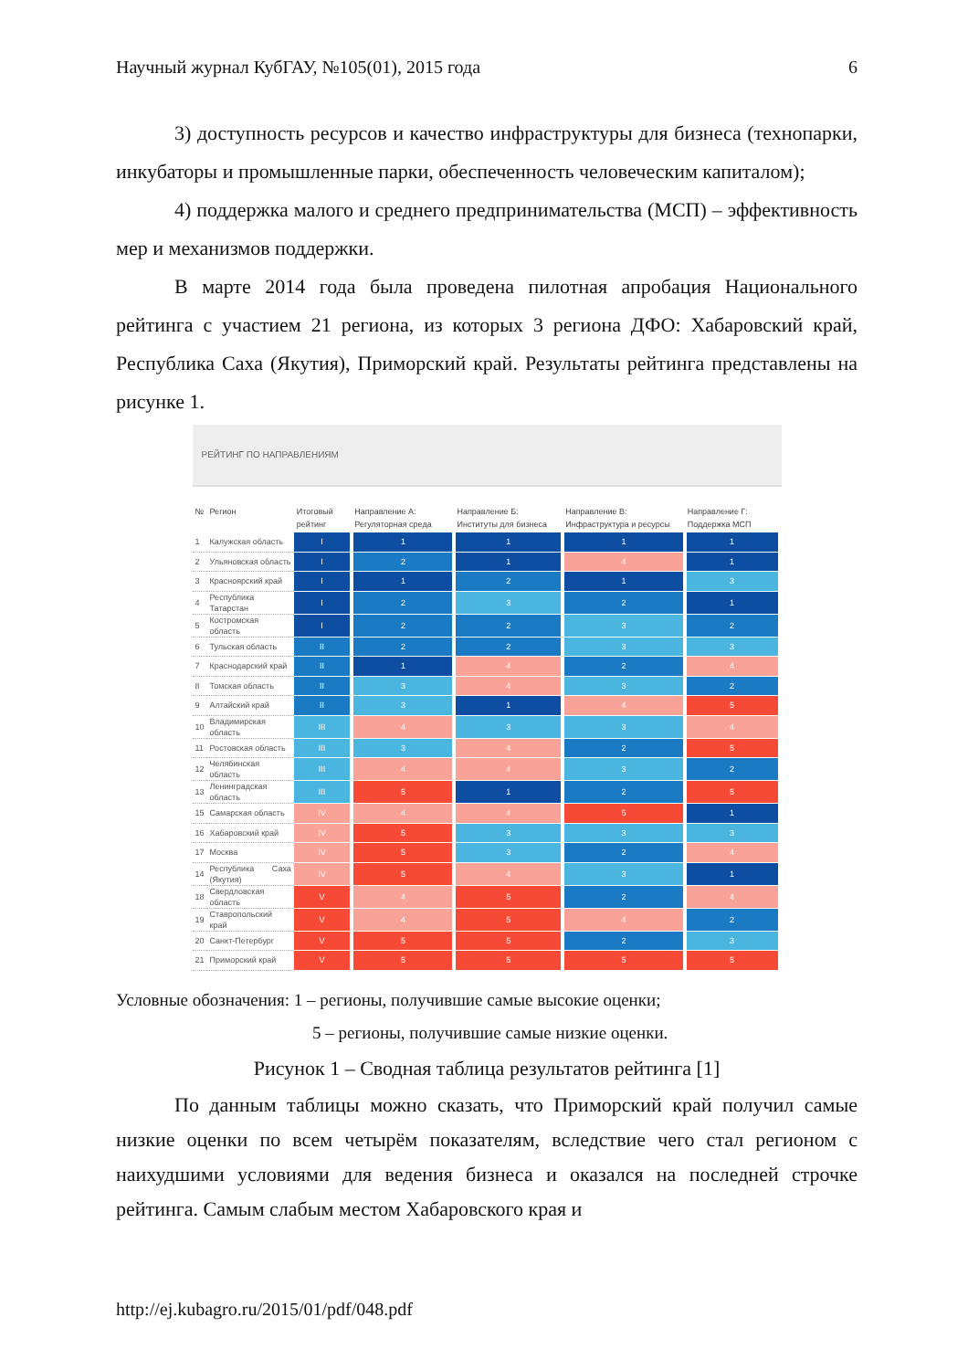Научный журнал КубГАУ, №105(01), 2015 года 6
3) доступность ресурсов и качество инфраструктуры для бизнеса (технопарки, инкубаторы и промышленные парки, обеспеченность человеческим капиталом);
4) поддержка малого и среднего предпринимательства (МСП) – эффективность мер и механизмов поддержки.
В марте 2014 года была проведена пилотная апробация Национального рейтинга с участием 21 региона, из которых 3 региона ДФО: Хабаровский край, Республика Саха (Якутия), Приморский край. Результаты рейтинга представлены на рисунке 1.
РЕЙТИНГ ПО НАПРАВЛЕНИЯМ
| № | Регион | Итоговый рейтинг | Направление А: Регуляторная среда | Направление Б: Институты для бизнеса | Направление В: Инфраструктура и ресурсы | Направление Г: Поддержка МСП |
| --- | --- | --- | --- | --- | --- | --- |
| 1 | Калужская область | I | 1 | 1 | 1 | 1 |
| 2 | Ульяновская область | I | 2 | 1 | 4 | 1 |
| 3 | Красноярский край | I | 1 | 2 | 1 | 3 |
| 4 | Республика Татарстан | I | 2 | 3 | 2 | 1 |
| 5 | Костромская область | I | 2 | 2 | 3 | 2 |
| 6 | Тульская область | II | 2 | 2 | 3 | 3 |
| 7 | Краснодарский край | II | 1 | 4 | 2 | 4 |
| 8 | Томская область | II | 3 | 4 | 3 | 2 |
| 9 | Алтайский край | II | 3 | 1 | 4 | 5 |
| 10 | Владимирская область | III | 4 | 3 | 3 | 4 |
| 11 | Ростовская область | III | 3 | 4 | 2 | 5 |
| 12 | Челябинская область | III | 4 | 4 | 3 | 2 |
| 13 | Ленинградская область | III | 5 | 1 | 2 | 5 |
| 15 | Самарская область | IV | 4 | 4 | 5 | 1 |
| 16 | Хабаровский край | IV | 5 | 3 | 3 | 3 |
| 17 | Москва | IV | 5 | 3 | 2 | 4 |
| 14 | Республика Саха (Якутия) | IV | 5 | 4 | 3 | 1 |
| 18 | Свердловская область | V | 4 | 5 | 2 | 4 |
| 19 | Ставропольский край | V | 4 | 5 | 4 | 2 |
| 20 | Санкт-Петербург | V | 5 | 5 | 2 | 3 |
| 21 | Приморский край | V | 5 | 5 | 5 | 5 |
Условные обозначения: 1 – регионы, получившие самые высокие оценки;
5 – регионы, получившие самые низкие оценки.
Рисунок 1 – Сводная таблица результатов рейтинга [1]
По данным таблицы можно сказать, что Приморский край получил самые низкие оценки по всем четырём показателям, вследствие чего стал регионом с наихудшими условиями для ведения бизнеса и оказался на последней строчке рейтинга. Самым слабым местом Хабаровского края и
http://ej.kubagro.ru/2015/01/pdf/048.pdf